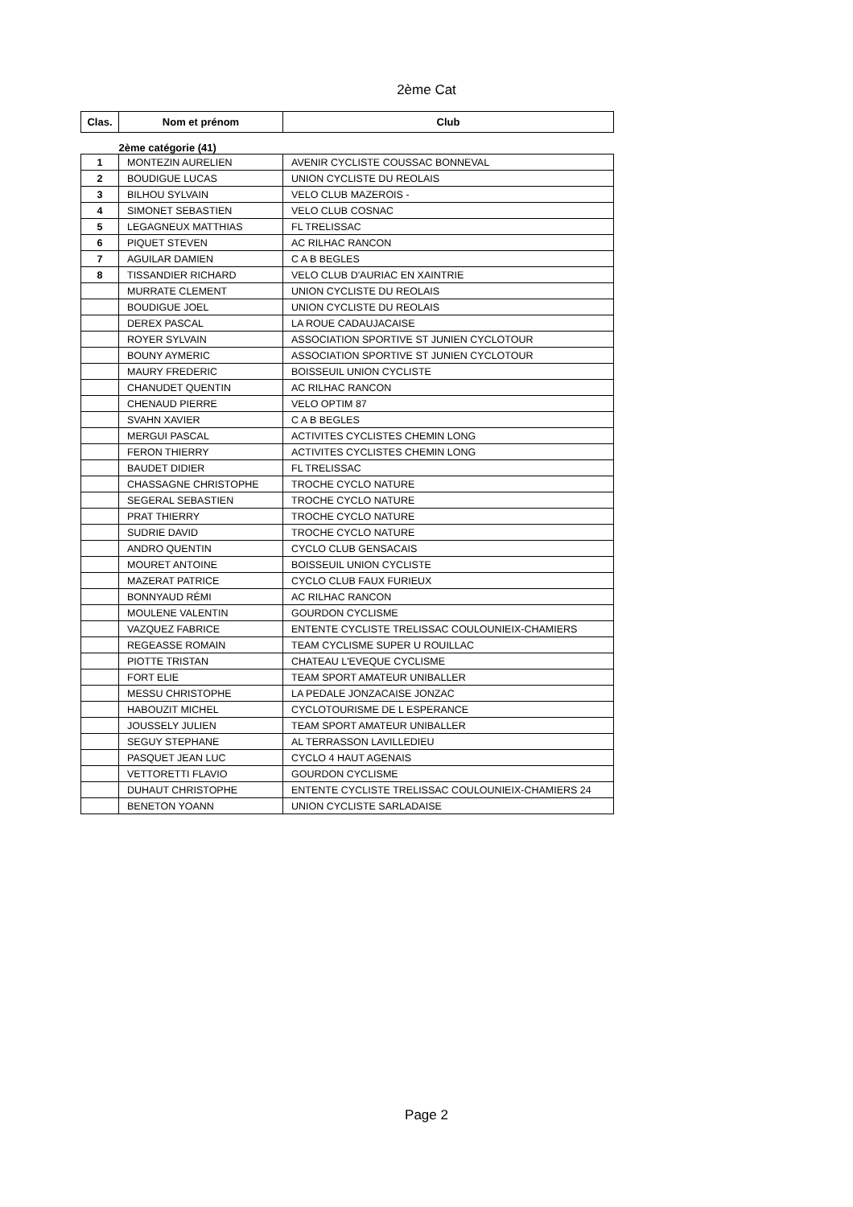2ème Cat
| Clas. | Nom et prénom | Club |
| --- | --- | --- |
| | 2ème catégorie (41) | |
| 1 | MONTEZIN AURELIEN | AVENIR CYCLISTE COUSSAC BONNEVAL |
| 2 | BOUDIGUE LUCAS | UNION CYCLISTE DU REOLAIS |
| 3 | BILHOU SYLVAIN | VELO CLUB MAZEROIS - |
| 4 | SIMONET SEBASTIEN | VELO CLUB COSNAC |
| 5 | LEGAGNEUX MATTHIAS | FL TRELISSAC |
| 6 | PIQUET STEVEN | AC RILHAC RANCON |
| 7 | AGUILAR DAMIEN | C A B BEGLES |
| 8 | TISSANDIER RICHARD | VELO CLUB D'AURIAC EN XAINTRIE |
| | MURRATE CLEMENT | UNION CYCLISTE DU REOLAIS |
| | BOUDIGUE JOEL | UNION CYCLISTE DU REOLAIS |
| | DEREX PASCAL | LA ROUE CADAUJACAISE |
| | ROYER SYLVAIN | ASSOCIATION SPORTIVE ST JUNIEN CYCLOTOUR |
| | BOUNY AYMERIC | ASSOCIATION SPORTIVE ST JUNIEN CYCLOTOUR |
| | MAURY FREDERIC | BOISSEUIL UNION CYCLISTE |
| | CHANUDET QUENTIN | AC RILHAC RANCON |
| | CHENAUD PIERRE | VELO OPTIM 87 |
| | SVAHN XAVIER | C A B BEGLES |
| | MERGUI PASCAL | ACTIVITES CYCLISTES CHEMIN LONG |
| | FERON THIERRY | ACTIVITES CYCLISTES CHEMIN LONG |
| | BAUDET DIDIER | FL TRELISSAC |
| | CHASSAGNE CHRISTOPHE | TROCHE CYCLO NATURE |
| | SEGERAL SEBASTIEN | TROCHE CYCLO NATURE |
| | PRAT THIERRY | TROCHE CYCLO NATURE |
| | SUDRIE DAVID | TROCHE CYCLO NATURE |
| | ANDRO QUENTIN | CYCLO CLUB GENSACAIS |
| | MOURET ANTOINE | BOISSEUIL UNION CYCLISTE |
| | MAZERAT PATRICE | CYCLO CLUB FAUX FURIEUX |
| | BONNYAUD RÉMI | AC RILHAC RANCON |
| | MOULENE VALENTIN | GOURDON CYCLISME |
| | VAZQUEZ FABRICE | ENTENTE CYCLISTE TRELISSAC COULOUNIEIX-CHAMIERS |
| | REGEASSE ROMAIN | TEAM CYCLISME SUPER U ROUILLAC |
| | PIOTTE TRISTAN | CHATEAU L'EVEQUE CYCLISME |
| | FORT ELIE | TEAM SPORT AMATEUR UNIBALLER |
| | MESSU CHRISTOPHE | LA PEDALE JONZACAISE JONZAC |
| | HABOUZIT MICHEL | CYCLOTOURISME DE L ESPERANCE |
| | JOUSSELY JULIEN | TEAM SPORT AMATEUR UNIBALLER |
| | SEGUY STEPHANE | AL TERRASSON LAVILLEDIEU |
| | PASQUET JEAN LUC | CYCLO 4 HAUT AGENAIS |
| | VETTORETTI FLAVIO | GOURDON CYCLISME |
| | DUHAUT CHRISTOPHE | ENTENTE CYCLISTE TRELISSAC COULOUNIEIX-CHAMIERS 24 |
| | BENETON YOANN | UNION CYCLISTE SARLADAISE |
Page 2